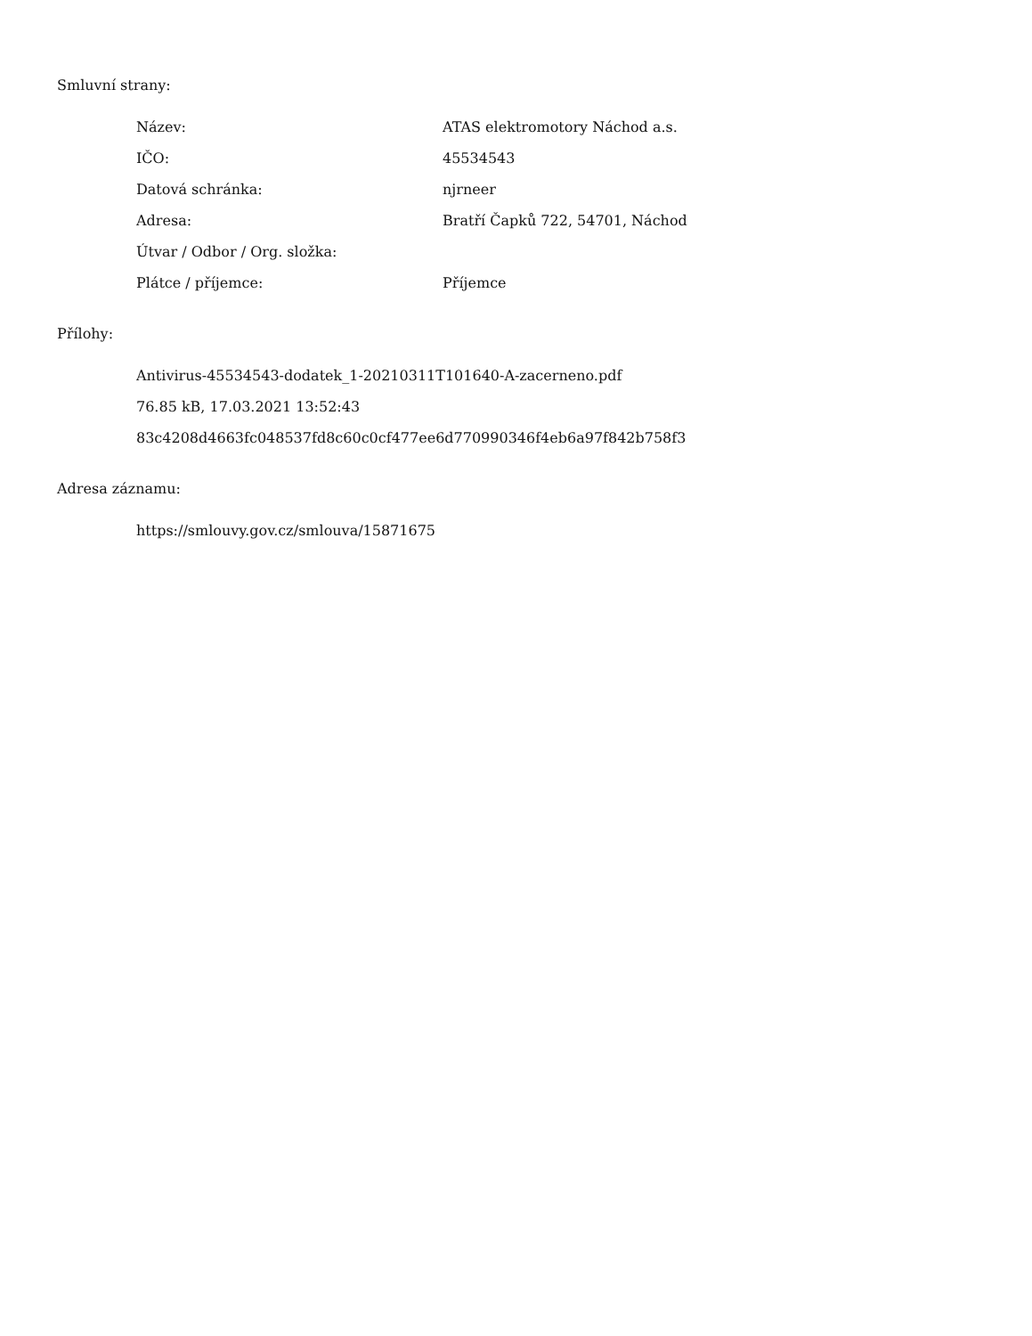Smluvní strany:
| Název: | ATAS elektromotory Náchod a.s. |
| IČO: | 45534543 |
| Datová schránka: | njrneer |
| Adresa: | Bratří Čapků 722, 54701, Náchod |
| Útvar / Odbor / Org. složka: | |
| Plátce / příjemce: | Příjemce |
Přílohy:
Antivirus-45534543-dodatek_1-20210311T101640-A-zacerneno.pdf
76.85 kB, 17.03.2021 13:52:43
83c4208d4663fc048537fd8c60c0cf477ee6d770990346f4eb6a97f842b758f3
Adresa záznamu:
https://smlouvy.gov.cz/smlouva/15871675